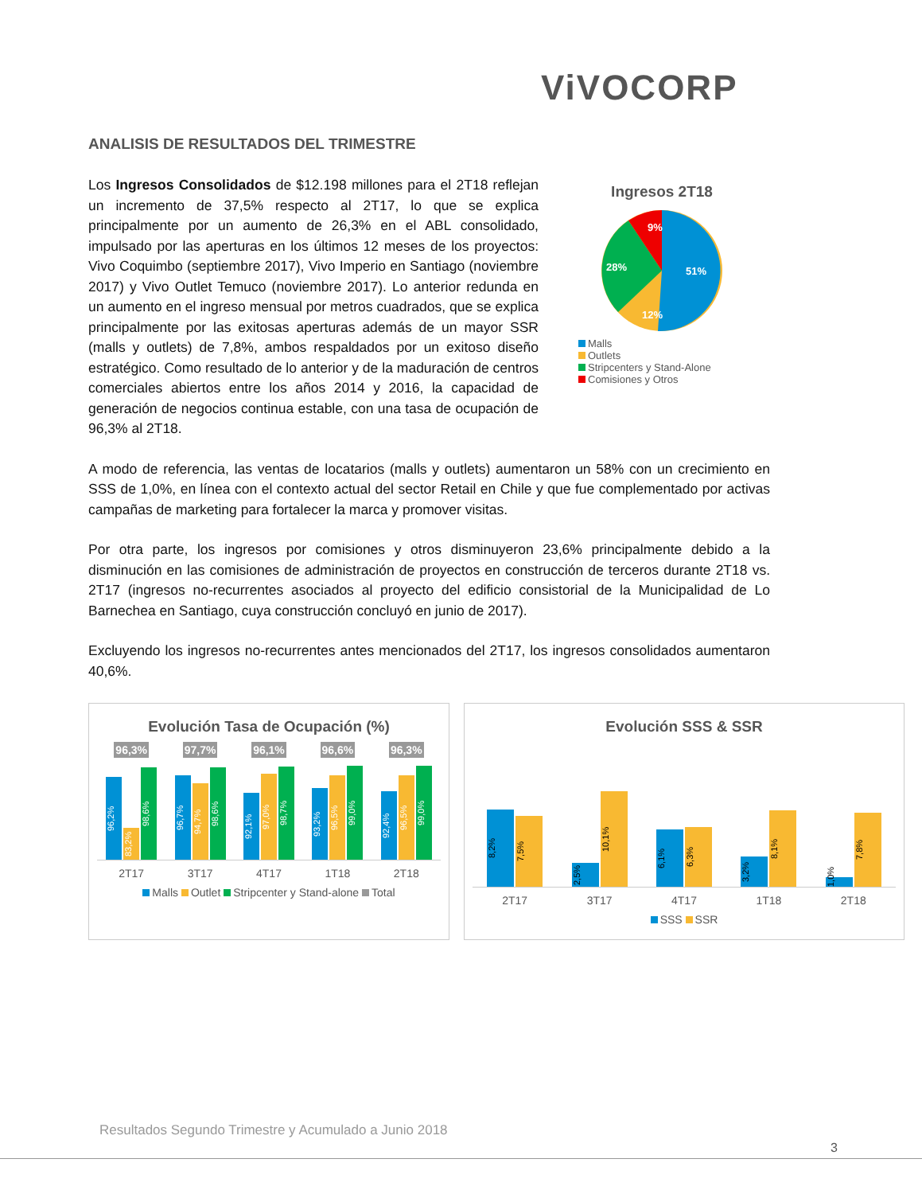ViVOCORP
ANALISIS DE RESULTADOS DEL TRIMESTRE
Los Ingresos Consolidados de $12.198 millones para el 2T18 reflejan un incremento de 37,5% respecto al 2T17, lo que se explica principalmente por un aumento de 26,3% en el ABL consolidado, impulsado por las aperturas en los últimos 12 meses de los proyectos: Vivo Coquimbo (septiembre 2017), Vivo Imperio en Santiago (noviembre 2017) y Vivo Outlet Temuco (noviembre 2017). Lo anterior redunda en un aumento en el ingreso mensual por metros cuadrados, que se explica principalmente por las exitosas aperturas además de un mayor SSR (malls y outlets) de 7,8%, ambos respaldados por un exitoso diseño estratégico. Como resultado de lo anterior y de la maduración de centros comerciales abiertos entre los años 2014 y 2016, la capacidad de generación de negocios continua estable, con una tasa de ocupación de 96,3% al 2T18.
Ingresos 2T18
51%
12%
28%
9%
Malls
Outlets
Stripcenters y Stand-Alone
Comisiones y Otros
A modo de referencia, las ventas de locatarios (malls y outlets) aumentaron un 58% con un crecimiento en SSS de 1,0%, en línea con el contexto actual del sector Retail en Chile y que fue complementado por activas campañas de marketing para fortalecer la marca y promover visitas.
Por otra parte, los ingresos por comisiones y otros disminuyeron 23,6% principalmente debido a la disminución en las comisiones de administración de proyectos en construcción de terceros durante 2T18 vs. 2T17 (ingresos no-recurrentes asociados al proyecto del edificio consistorial de la Municipalidad de Lo Barnechea en Santiago, cuya construcción concluyó en junio de 2017).
Excluyendo los ingresos no-recurrentes antes mencionados del 2T17, los ingresos consolidados aumentaron 40,6%.
Evolución Tasa de Ocupación (%)
96,3% 97,7% 96,1% 96,6% 96,3%
96,2%
83,2%
98,6%
96,7%
94,7%
98,6%
92,1%
97,0%
98,7%
93,2%
96,5%
99,0%
92,4%
96,5%
99,0%
2T17 3T17 4T17 1T18 2T18
Malls Outlet Stripcenter y Stand-alone Total
Evolución SSS & SSR
8,2%
7,5%
2,5%
10,1%
6,1%
6,3%
3,2%
8,1%
1,0%
7,8%
2T17 3T17 4T17 1T18 2T18
SSS SSR
Resultados Segundo Trimestre y Acumulado a Junio 2018
3